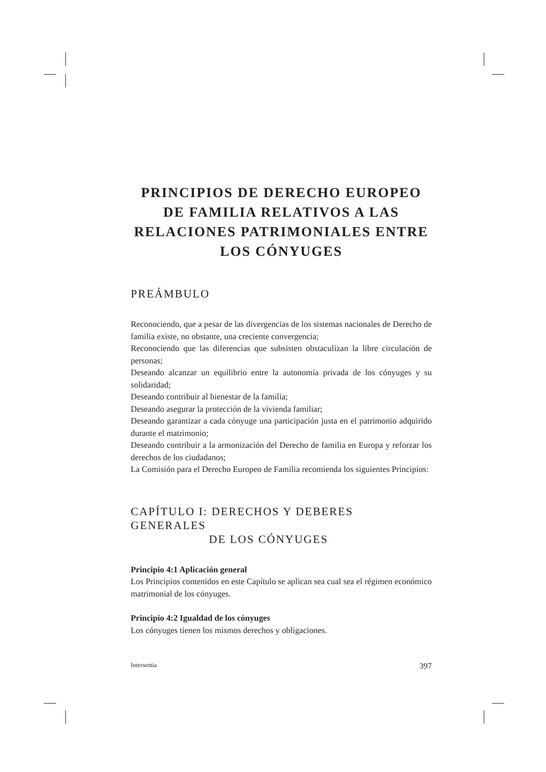PRINCIPIOS DE DERECHO EUROPEO DE FAMILIA RELATIVOS A LAS RELACIONES PATRIMONIALES ENTRE LOS CÓNYUGES
PREÁMBULO
Reconociendo, que a pesar de las divergencias de los sistemas nacionales de Derecho de familia existe, no obstante, una creciente convergencia;
Reconociendo que las diferencias que subsisten obstaculizan la libre circulación de personas;
Deseando alcanzar un equilibrio entre la autonomía privada de los cónyuges y su solidaridad;
Deseando contribuir al bienestar de la familia;
Deseando asegurar la protección de la vivienda familiar;
Deseando garantizar a cada cónyuge una participación justa en el patrimonio adquirido durante el matrimonio;
Deseando contribuir a la armonización del Derecho de familia en Europa y reforzar los derechos de los ciudadanos;
La Comisión para el Derecho Europeo de Familia recomienda los siguientes Principios:
CAPÍTULO I: DERECHOS Y DEBERES GENERALES
DE LOS CÓNYUGES
Principio 4:1 Aplicación general
Los Principios contenidos en este Capítulo se aplican sea cual sea el régimen económico matrimonial de los cónyuges.
Principio 4:2 Igualdad de los cónyuges
Los cónyuges tienen los mismos derechos y obligaciones.
Intersentia 397